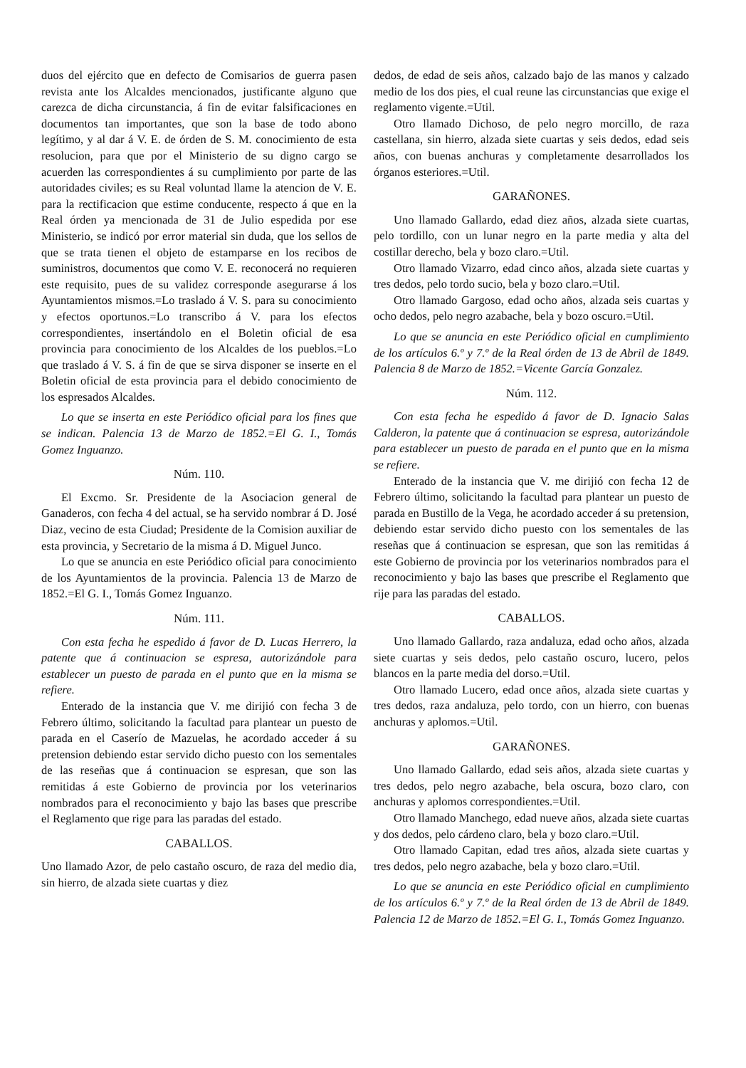duos del ejército que en defecto de Comisarios de guerra pasen revista ante los Alcaldes mencionados, justificante alguno que carezca de dicha circunstancia, á fin de evitar falsificaciones en documentos tan importantes, que son la base de todo abono legítimo, y al dar á V. E. de órden de S. M. conocimiento de esta resolucion, para que por el Ministerio de su digno cargo se acuerden las correspondientes á su cumplimiento por parte de las autoridades civiles; es su Real voluntad llame la atencion de V. E. para la rectificacion que estime conducente, respecto á que en la Real órden ya mencionada de 31 de Julio espedida por ese Ministerio, se indicó por error material sin duda, que los sellos de que se trata tienen el objeto de estamparse en los recibos de suministros, documentos que como V. E. reconocerá no requieren este requisito, pues de su validez corresponde asegurarse á los Ayuntamientos mismos.=Lo traslado á V. S. para su conocimiento y efectos oportunos.=Lo transcribo á V. para los efectos correspondientes, insertándolo en el Boletin oficial de esa provincia para conocimiento de los Alcaldes de los pueblos.=Lo que traslado á V. S. á fin de que se sirva disponer se inserte en el Boletin oficial de esta provincia para el debido conocimiento de los espresados Alcaldes.
Lo que se inserta en este Periódico oficial para los fines que se indican. Palencia 13 de Marzo de 1852.=El G. I., Tomás Gomez Inguanzo.
Núm. 110.
El Excmo. Sr. Presidente de la Asociacion general de Ganaderos, con fecha 4 del actual, se ha servido nombrar á D. José Diaz, vecino de esta Ciudad; Presidente de la Comision auxiliar de esta provincia, y Secretario de la misma á D. Miguel Junco.
Lo que se anuncia en este Periódico oficial para conocimiento de los Ayuntamientos de la provincia. Palencia 13 de Marzo de 1852.=El G. I., Tomás Gomez Inguanzo.
Núm. 111.
Con esta fecha he espedido á favor de D. Lucas Herrero, la patente que á continuacion se espresa, autorizándole para establecer un puesto de parada en el punto que en la misma se refiere.
Enterado de la instancia que V. me dirijió con fecha 3 de Febrero último, solicitando la facultad para plantear un puesto de parada en el Caserío de Mazuelas, he acordado acceder á su pretension debiendo estar servido dicho puesto con los sementales de las reseñas que á continuacion se espresan, que son las remitidas á este Gobierno de provincia por los veterinarios nombrados para el reconocimiento y bajo las bases que prescribe el Reglamento que rige para las paradas del estado.
CABALLOS.
Uno llamado Azor, de pelo castaño oscuro, de raza del medio dia, sin hierro, de alzada siete cuartas y diez
dedos, de edad de seis años, calzado bajo de las manos y calzado medio de los dos pies, el cual reune las circunstancias que exige el reglamento vigente.=Util.
Otro llamado Dichoso, de pelo negro morcillo, de raza castellana, sin hierro, alzada siete cuartas y seis dedos, edad seis años, con buenas anchuras y completamente desarrollados los órganos esteriores.=Util.
GARAÑONES.
Uno llamado Gallardo, edad diez años, alzada siete cuartas, pelo tordillo, con un lunar negro en la parte media y alta del costillar derecho, bela y bozo claro.=Util.
Otro llamado Vizarro, edad cinco años, alzada siete cuartas y tres dedos, pelo tordo sucio, bela y bozo claro.=Util.
Otro llamado Gargoso, edad ocho años, alzada seis cuartas y ocho dedos, pelo negro azabache, bela y bozo oscuro.=Util.
Lo que se anuncia en este Periódico oficial en cumplimiento de los artículos 6.º y 7.º de la Real órden de 13 de Abril de 1849. Palencia 8 de Marzo de 1852.=Vicente García Gonzalez.
Núm. 112.
Con esta fecha he espedido á favor de D. Ignacio Salas Calderon, la patente que á continuacion se espresa, autorizándole para establecer un puesto de parada en el punto que en la misma se refiere.
Enterado de la instancia que V. me dirijió con fecha 12 de Febrero último, solicitando la facultad para plantear un puesto de parada en Bustillo de la Vega, he acordado acceder á su pretension, debiendo estar servido dicho puesto con los sementales de las reseñas que á continuacion se espresan, que son las remitidas á este Gobierno de provincia por los veterinarios nombrados para el reconocimiento y bajo las bases que prescribe el Reglamento que rije para las paradas del estado.
CABALLOS.
Uno llamado Gallardo, raza andaluza, edad ocho años, alzada siete cuartas y seis dedos, pelo castaño oscuro, lucero, pelos blancos en la parte media del dorso.=Util.
Otro llamado Lucero, edad once años, alzada siete cuartas y tres dedos, raza andaluza, pelo tordo, con un hierro, con buenas anchuras y aplomos.=Util.
GARAÑONES.
Uno llamado Gallardo, edad seis años, alzada siete cuartas y tres dedos, pelo negro azabache, bela oscura, bozo claro, con anchuras y aplomos correspondientes.=Util.
Otro llamado Manchego, edad nueve años, alzada siete cuartas y dos dedos, pelo cárdeno claro, bela y bozo claro.=Util.
Otro llamado Capitan, edad tres años, alzada siete cuartas y tres dedos, pelo negro azabache, bela y bozo claro.=Util.
Lo que se anuncia en este Periódico oficial en cumplimiento de los artículos 6.º y 7.º de la Real órden de 13 de Abril de 1849. Palencia 12 de Marzo de 1852.=El G. I., Tomás Gomez Inguanzo.